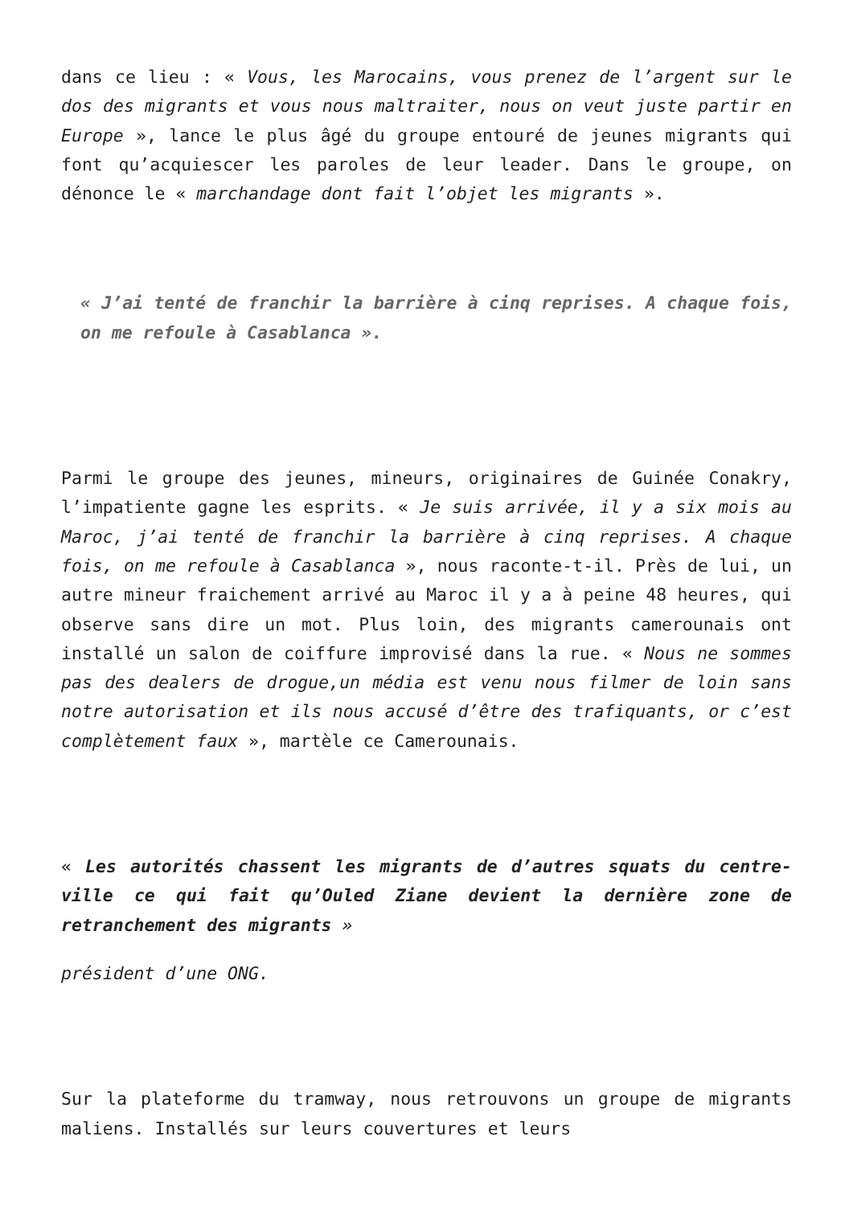dans ce lieu : « Vous, les Marocains, vous prenez de l’argent sur le dos des migrants et vous nous maltraiter, nous on veut juste partir en Europe », lance le plus âgé du groupe entouré de jeunes migrants qui font qu’acquiescer les paroles de leur leader. Dans le groupe, on dénonce le « marchandage dont fait l’objet les migrants ».
« J’ai tenté de franchir la barrière à cinq reprises. A chaque fois, on me refoule à Casablanca ».
Parmi le groupe des jeunes, mineurs, originaires de Guinée Conakry, l’impatiente gagne les esprits. « Je suis arrivée, il y a six mois au Maroc, j’ai tenté de franchir la barrière à cinq reprises. A chaque fois, on me refoule à Casablanca », nous raconte-t-il. Près de lui, un autre mineur fraichement arrivé au Maroc il y a à peine 48 heures, qui observe sans dire un mot. Plus loin, des migrants camerounais ont installé un salon de coiffure improvisé dans la rue. « Nous ne sommes pas des dealers de drogue,un média est venu nous filmer de loin sans notre autorisation et ils nous accusé d’être des trafiquants, or c’est complètement faux », martèle ce Camerounais.
« Les autorités chassent les migrants de d’autres squats du centre-ville ce qui fait qu’Ouled Ziane devient la dernière zone de retranchement des migrants »
président d’une ONG.
Sur la plateforme du tramway, nous retrouvons un groupe de migrants maliens. Installés sur leurs couvertures et leurs